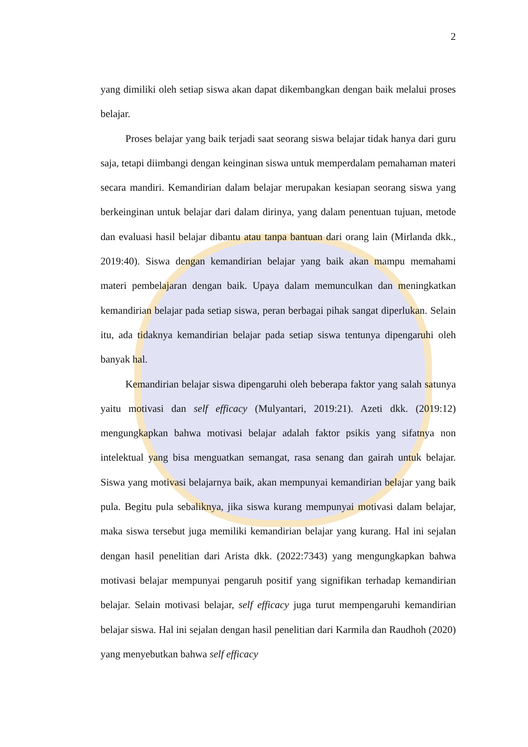2
yang dimiliki oleh setiap siswa akan dapat dikembangkan dengan baik melalui proses belajar.
Proses belajar yang baik terjadi saat seorang siswa belajar tidak hanya dari guru saja, tetapi diimbangi dengan keinginan siswa untuk memperdalam pemahaman materi secara mandiri. Kemandirian dalam belajar merupakan kesiapan seorang siswa yang berkeinginan untuk belajar dari dalam dirinya, yang dalam penentuan tujuan, metode dan evaluasi hasil belajar dibantu atau tanpa bantuan dari orang lain (Mirlanda dkk., 2019:40). Siswa dengan kemandirian belajar yang baik akan mampu memahami materi pembelajaran dengan baik. Upaya dalam memunculkan dan meningkatkan kemandirian belajar pada setiap siswa, peran berbagai pihak sangat diperlukan. Selain itu, ada tidaknya kemandirian belajar pada setiap siswa tentunya dipengaruhi oleh banyak hal.
Kemandirian belajar siswa dipengaruhi oleh beberapa faktor yang salah satunya yaitu motivasi dan self efficacy (Mulyantari, 2019:21). Azeti dkk. (2019:12) mengungkapkan bahwa motivasi belajar adalah faktor psikis yang sifatnya non intelektual yang bisa menguatkan semangat, rasa senang dan gairah untuk belajar. Siswa yang motivasi belajarnya baik, akan mempunyai kemandirian belajar yang baik pula. Begitu pula sebaliknya, jika siswa kurang mempunyai motivasi dalam belajar, maka siswa tersebut juga memiliki kemandirian belajar yang kurang. Hal ini sejalan dengan hasil penelitian dari Arista dkk. (2022:7343) yang mengungkapkan bahwa motivasi belajar mempunyai pengaruh positif yang signifikan terhadap kemandirian belajar. Selain motivasi belajar, self efficacy juga turut mempengaruhi kemandirian belajar siswa. Hal ini sejalan dengan hasil penelitian dari Karmila dan Raudhoh (2020) yang menyebutkan bahwa self efficacy